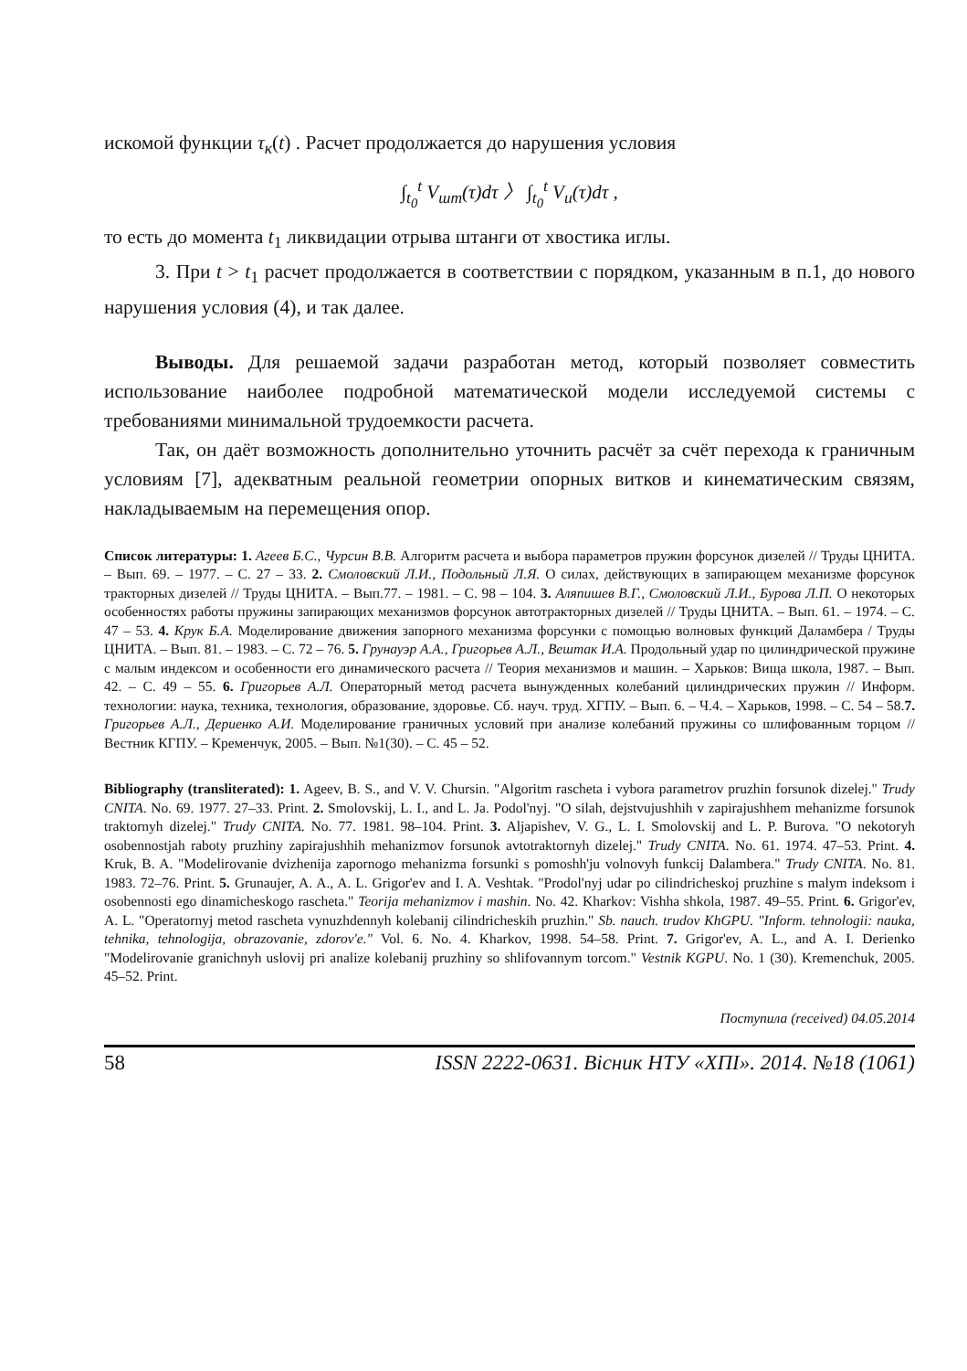искомой функции τ<sub>к</sub>(t) . Расчет продолжается до нарушения условия
∫<sub>t<sub>0</sub></sub><sup>t</sup> V<sub>шт</sub>(τ)dτ 〉 ∫<sub>t<sub>0</sub></sub><sup>t</sup> V<sub>и</sub>(τ)dτ ,
то есть до момента t<sub>1</sub> ликвидации отрыва штанги от хвостика иглы.
3. При t > t<sub>1</sub> расчет продолжается в соответствии с порядком, указанным в п.1, до нового нарушения условия (4), и так далее.
Выводы. Для решаемой задачи разработан метод, который позволяет совместить использование наиболее подробной математической модели исследуемой системы с требованиями минимальной трудоемкости расчета.
Так, он даёт возможность дополнительно уточнить расчёт за счёт перехода к граничным условиям [7], адекватным реальной геометрии опорных витков и кинематическим связям, накладываемым на перемещения опор.
Список литературы: 1. Агеев Б.С., Чурсин В.В. Алгоритм расчета и выбора параметров пружин форсунок дизелей // Труды ЦНИТА. – Вып. 69. – 1977. – С. 27 – 33. 2. Смоловский Л.И., Подольный Л.Я. О силах, действующих в запирающем механизме форсунок тракторных дизелей // Труды ЦНИТА. – Вып.77. – 1981. – С. 98 – 104. 3. Аляпишев В.Г., Смоловский Л.И., Бурова Л.П. О некоторых особенностях работы пружины запирающих механизмов форсунок автотракторных дизелей // Труды ЦНИТА. – Вып. 61. – 1974. – С. 47 – 53. 4. Крук Б.А. Моделирование движения запорного механизма форсунки с помощью волновых функций Даламбера / Труды ЦНИТА. – Вып. 81. – 1983. – С. 72 – 76. 5. Грунауэр А.А., Григорьев А.Л., Вештак И.А. Продольный удар по цилиндрической пружине с малым индексом и особенности его динамического расчета // Теория механизмов и машин. – Харьков: Вища школа, 1987. – Вып. 42. – С. 49 – 55. 6. Григорьев А.Л. Операторный метод расчета вынужденных колебаний цилиндрических пружин // Информ. технологии: наука, техника, технология, образование, здоровье. Сб. науч. труд. ХГПУ. – Вып. 6. – Ч.4. – Харьков, 1998. – С. 54 – 58.7. Григорьев А.Л., Дериенко А.И. Моделирование граничных условий при анализе колебаний пружины со шлифованным торцом // Вестник КГПУ. – Кременчук, 2005. – Вып. №1(30). – С. 45 – 52.
Bibliography (transliterated): 1. Ageev, B. S., and V. V. Chursin. "Algoritm rascheta i vybora parametrov pruzhin forsunok dizelej." Trudy CNITA. No. 69. 1977. 27–33. Print. 2. Smolovskij, L. I., and L. Ja. Podol'nyj. "O silah, dejstvujushhih v zapirajushhem mehanizme forsunok traktornyh dizelej." Trudy CNITA. No. 77. 1981. 98–104. Print. 3. Aljapishev, V. G., L. I. Smolovskij and L. P. Burova. "O nekotoryh osobennostjah raboty pruzhiny zapirajushhih mehanizmov forsunok avtotraktornyh dizelej." Trudy CNITA. No. 61. 1974. 47–53. Print. 4. Kruk, B. A. "Modelirovanie dvizhenija zapornogo mehanizma forsunki s pomoshh'ju volnovyh funkcij Dalambera." Trudy CNITA. No. 81. 1983. 72–76. Print. 5. Grunaujer, A. A., A. L. Grigor'ev and I. A. Veshtak. "Prodol'nyj udar po cilindricheskoj pruzhine s malym indeksom i osobennosti ego dinamicheskogo rascheta." Teorija mehanizmov i mashin. No. 42. Kharkov: Vishha shkola, 1987. 49–55. Print. 6. Grigor'ev, A. L. "Operatornyj metod rascheta vynuzhdennyh kolebanij cilindricheskih pruzhin." Sb. nauch. trudov KhGPU. "Inform. tehnologii: nauka, tehnika, tehnologija, obrazovanie, zdorov'e." Vol. 6. No. 4. Kharkov, 1998. 54–58. Print. 7. Grigor'ev, A. L., and A. I. Derienko "Modelirovanie granichnyh uslovij pri analize kolebanij pruzhiny so shlifovannym torcom." Vestnik KGPU. No. 1 (30). Kremenchuk, 2005. 45–52. Print.
Поступила (received) 04.05.2014
58 ISSN 2222-0631. Вісник НТУ «ХПІ». 2014. №18 (1061)